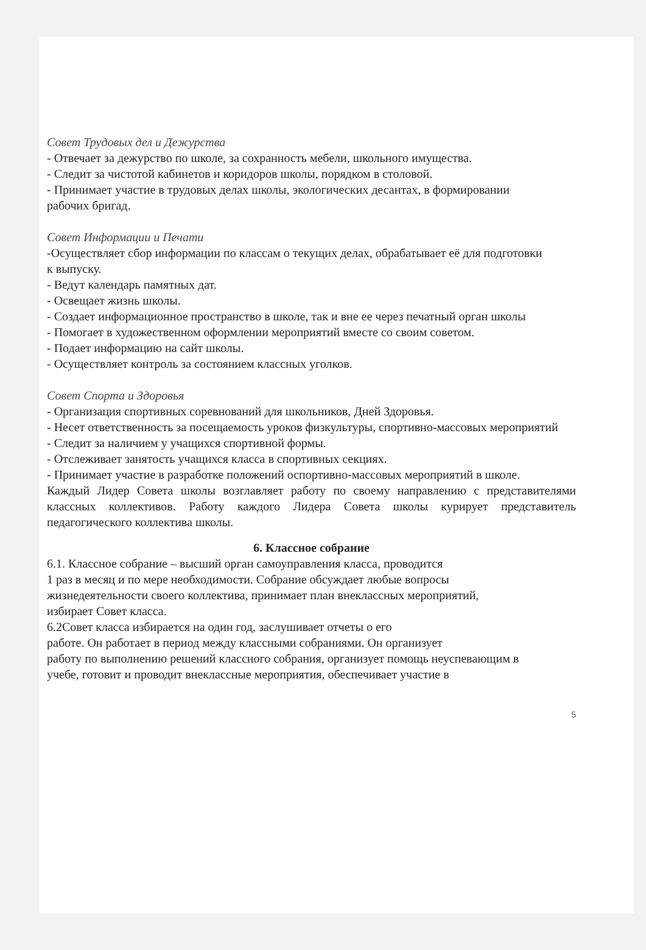Совет Трудовых дел и Дежурства
- Отвечает за дежурство по школе, за сохранность мебели, школьного имущества.
- Следит за чистотой кабинетов и коридоров школы, порядком в столовой.
- Принимает участие в трудовых делах школы, экологических десантах, в формировании
рабочих бригад.
Совет Информации и Печати
-Осуществляет сбор информации по классам о текущих делах, обрабатывает её для подготовки
к выпуску.
- Ведут календарь памятных дат.
- Освещает жизнь школы.
- Создает информационное пространство в школе, так и вне ее через печатный орган школы
- Помогает в художественном оформлении мероприятий вместе со своим советом.
- Подает информацию на сайт школы.
- Осуществляет контроль за состоянием классных уголков.
Совет Спорта и Здоровья
- Организация спортивных соревнований для школьников, Дней Здоровья.
- Несет ответственность за посещаемость уроков физкультуры, спортивно-массовых мероприятий
- Следит за наличием у учащихся спортивной формы.
- Отслеживает занятость учащихся класса в спортивных секциях.
- Принимает участие в разработке положений оспортивно-массовых мероприятий в школе.
Каждый Лидер Совета школы возглавляет работу по своему направлению с представителями классных коллективов. Работу каждого Лидера Совета школы курирует представитель педагогического коллектива школы.
6. Классное собрание
6.1. Классное собрание – высший орган самоуправления класса, проводится
1 раз в месяц и по мере необходимости. Собрание обсуждает любые вопросы
жизнедеятельности своего коллектива, принимает план внеклассных мероприятий,
избирает Совет класса.
6.2Совет класса избирается на один год, заслушивает отчеты о его
работе. Он работает в период между классными собраниями. Он организует
работу по выполнению решений классного собрания, организует помощь неуспевающим в
учебе, готовит и проводит внеклассные мероприятия, обеспечивает участие в
5